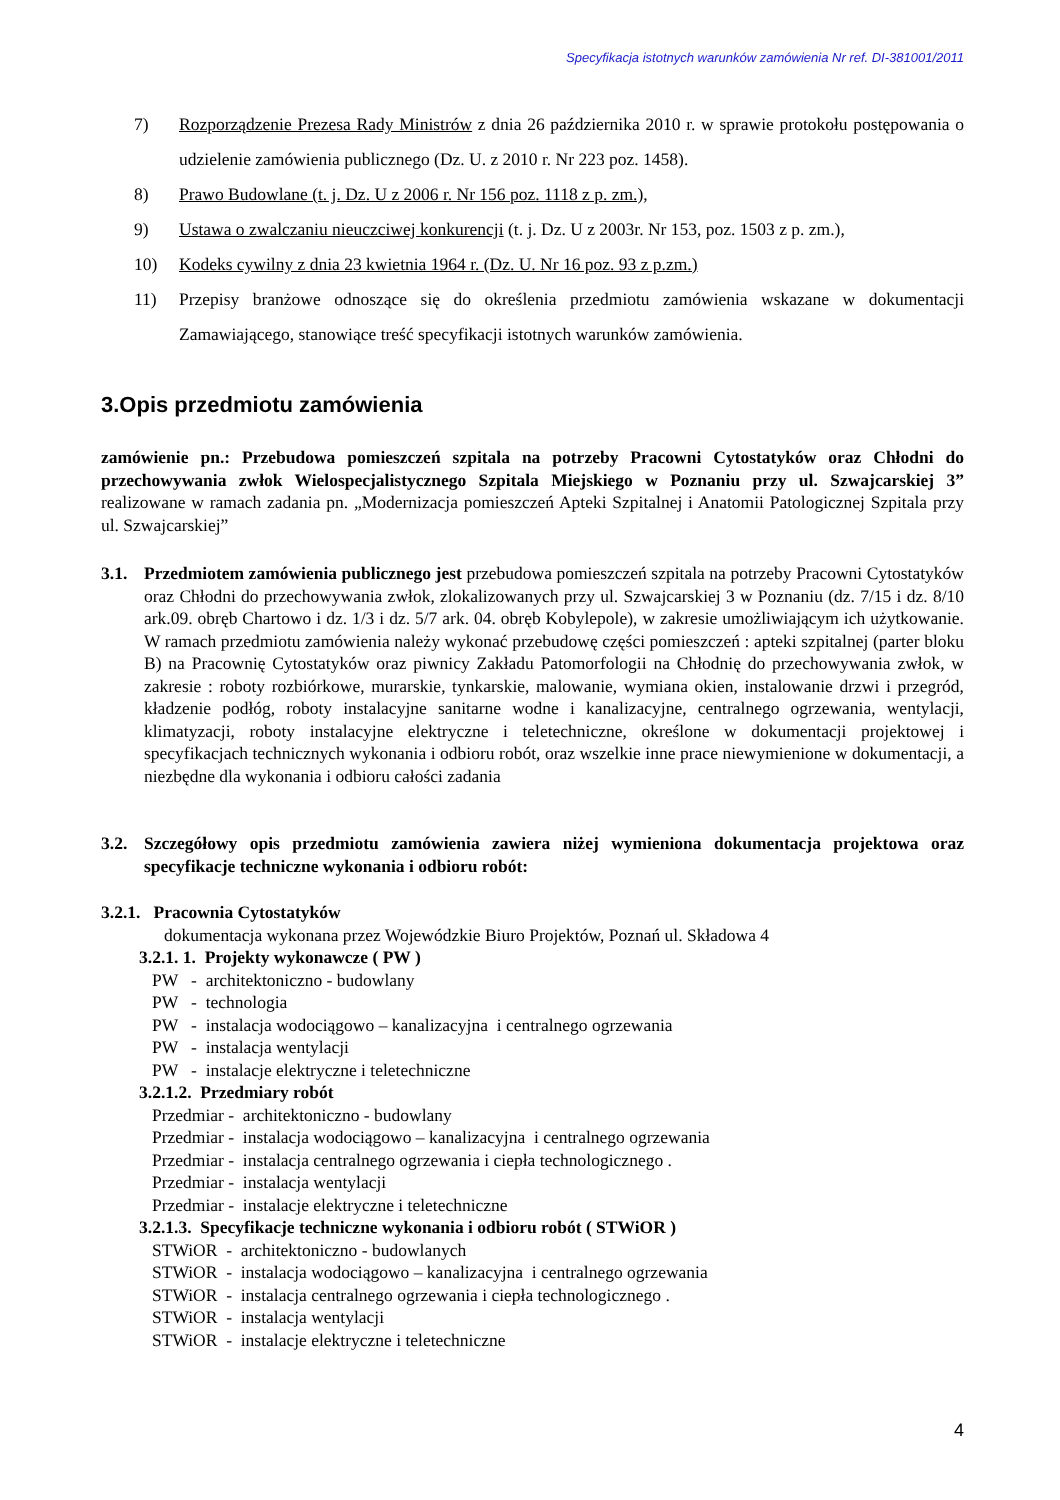Specyfikacja istotnych warunków zamówienia Nr ref. DI-381001/2011
7) Rozporządzenie Prezesa Rady Ministrów z dnia 26 października 2010 r. w sprawie protokołu postępowania o udzielenie zamówienia publicznego (Dz. U. z 2010 r. Nr 223 poz. 1458).
8) Prawo Budowlane (t. j. Dz. U z 2006 r. Nr 156 poz. 1118 z p. zm.),
9) Ustawa o zwalczaniu nieuczciwej konkurencji (t. j. Dz. U z 2003r. Nr 153, poz. 1503 z p. zm.),
10) Kodeks cywilny z dnia 23 kwietnia 1964 r. (Dz. U. Nr 16 poz. 93 z p.zm.)
11) Przepisy branżowe odnoszące się do określenia przedmiotu zamówienia wskazane w dokumentacji Zamawiającego, stanowiące treść specyfikacji istotnych warunków zamówienia.
3.Opis przedmiotu zamówienia
zamówienie pn.: Przebudowa pomieszczeń szpitala na potrzeby Pracowni Cytostatyków oraz Chłodni do przechowywania zwłok Wielospecjalistycznego Szpitala Miejskiego w Poznaniu przy ul. Szwajcarskiej 3” realizowane w ramach zadania pn. „Modernizacja pomieszczeń Apteki Szpitalnej i Anatomii Patologicznej Szpitala przy ul. Szwajcarskiej”
3.1. Przedmiotem zamówienia publicznego jest przebudowa pomieszczeń szpitala na potrzeby Pracowni Cytostatyków oraz Chłodni do przechowywania zwłok, zlokalizowanych przy ul. Szwajcarskiej 3 w Poznaniu (dz. 7/15 i dz. 8/10 ark.09. obręb Chartowo i dz. 1/3 i dz. 5/7 ark. 04. obręb Kobylepole), w zakresie umożliwiającym ich użytkowanie. W ramach przedmiotu zamówienia należy wykonać przebudowę części pomieszczeń : apteki szpitalnej (parter bloku B) na Pracownię Cytostatyków oraz piwnicy Zakładu Patomorfologii na Chłodnię do przechowywania zwłok, w zakresie : roboty rozbiórkowe, murarskie, tynkarskie, malowanie, wymiana okien, instalowanie drzwi i przegród, kładzenie podłóg, roboty instalacyjne sanitarne wodne i kanalizacyjne, centralnego ogrzewania, wentylacji, klimatyzacji, roboty instalacyjne elektryczne i teletechniczne, określone w dokumentacji projektowej i specyfikacjach technicznych wykonania i odbioru robót, oraz wszelkie inne prace niewymienione w dokumentacji, a niezbędne dla wykonania i odbioru całości zadania
3.2. Szczegółowy opis przedmiotu zamówienia zawiera niżej wymieniona dokumentacja projektowa oraz specyfikacje techniczne wykonania i odbioru robót:
3.2.1. Pracownia Cytostatyków
dokumentacja wykonana przez Wojewódzkie Biuro Projektów, Poznań ul. Składowa 4
3.2.1. 1. Projekty wykonawcze ( PW )
PW - architektoniczno - budowlany
PW - technologia
PW - instalacja wodociągowo – kanalizacyjna i centralnego ogrzewania
PW - instalacja wentylacji
PW - instalacje elektryczne i teletechniczne
3.2.1.2. Przedmiary robót
Przedmiar - architektoniczno - budowlany
Przedmiar - instalacja wodociągowo – kanalizacyjna i centralnego ogrzewania
Przedmiar - instalacja centralnego ogrzewania i ciepła technologicznego .
Przedmiar - instalacja wentylacji
Przedmiar - instalacje elektryczne i teletechniczne
3.2.1.3. Specyfikacje techniczne wykonania i odbioru robót ( STWiOR )
STWiOR - architektoniczno - budowlanych
STWiOR - instalacja wodociągowo – kanalizacyjna i centralnego ogrzewania
STWiOR - instalacja centralnego ogrzewania i ciepła technologicznego .
STWiOR - instalacja wentylacji
STWiOR - instalacje elektryczne i teletechniczne
4